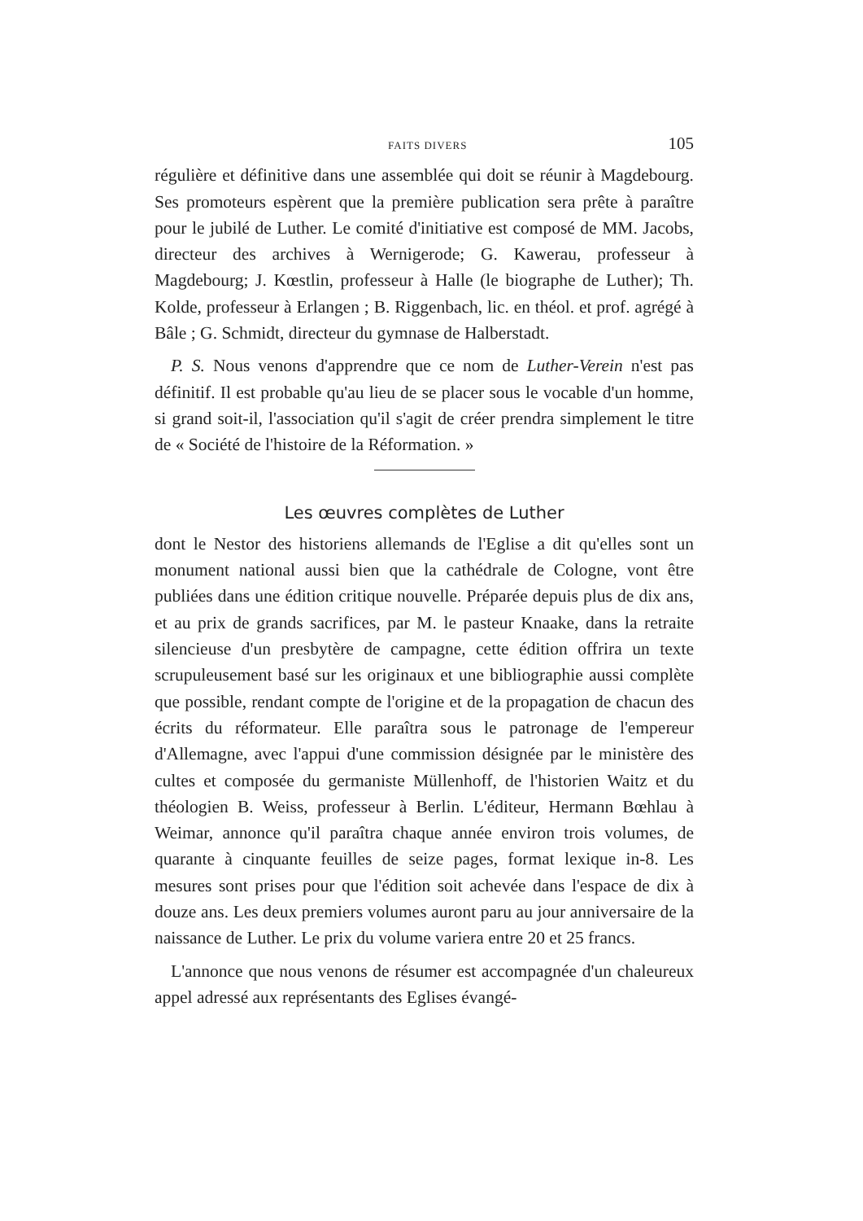FAITS DIVERS 105
régulière et définitive dans une assemblée qui doit se réunir à Magdebourg. Ses promoteurs espèrent que la première publication sera prête à paraître pour le jubilé de Luther. Le comité d'initiative est composé de MM. Jacobs, directeur des archives à Wernigerode; G. Kawerau, professeur à Magdebourg; J. Kœstlin, professeur à Halle (le biographe de Luther); Th. Kolde, professeur à Erlangen ; B. Riggenbach, lic. en théol. et prof. agrégé à Bâle ; G. Schmidt, directeur du gymnase de Halberstadt.
P. S. Nous venons d'apprendre que ce nom de Luther-Verein n'est pas définitif. Il est probable qu'au lieu de se placer sous le vocable d'un homme, si grand soit-il, l'association qu'il s'agit de créer prendra simplement le titre de « Société de l'histoire de la Réformation. »
Les œuvres complètes de Luther
dont le Nestor des historiens allemands de l'Eglise a dit qu'elles sont un monument national aussi bien que la cathédrale de Cologne, vont être publiées dans une édition critique nouvelle. Préparée depuis plus de dix ans, et au prix de grands sacrifices, par M. le pasteur Knaake, dans la retraite silencieuse d'un presbytère de campagne, cette édition offrira un texte scrupuleusement basé sur les originaux et une bibliographie aussi complète que possible, rendant compte de l'origine et de la propagation de chacun des écrits du réformateur. Elle paraîtra sous le patronage de l'empereur d'Allemagne, avec l'appui d'une commission désignée par le ministère des cultes et composée du germaniste Müllenhoff, de l'historien Waitz et du théologien B. Weiss, professeur à Berlin. L'éditeur, Hermann Bœhlau à Weimar, annonce qu'il paraîtra chaque année environ trois volumes, de quarante à cinquante feuilles de seize pages, format lexique in-8. Les mesures sont prises pour que l'édition soit achevée dans l'espace de dix à douze ans. Les deux premiers volumes auront paru au jour anniversaire de la naissance de Luther. Le prix du volume variera entre 20 et 25 francs.
L'annonce que nous venons de résumer est accompagnée d'un chaleureux appel adressé aux représentants des Eglises évangé-